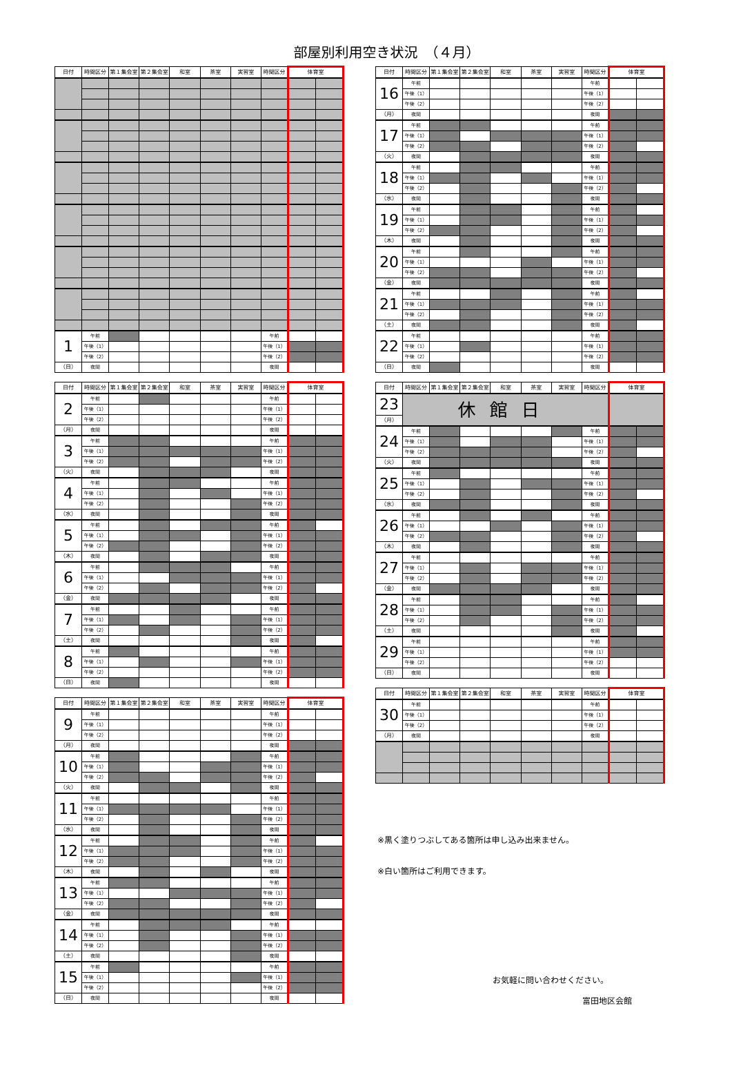部屋別利用空き状況　（４月）
| 日付 | 時間区分 | 第１集会室 | 第２集会室 | 和室 | 茶室 | 実習室 | 時間区分 | 体育室 | |
| --- | --- | --- | --- | --- | --- | --- | --- | --- | --- |
| 1 | 午前 | | | | | | 午前 | | |
| | 午後（1） | | | | | | 午後（1） | | |
| | 午後（2） | | | | | | 午後（2） | | |
| （日） | 夜間 | | | | | | 夜間 | | |
| 日付 | 時間区分 | 第１集会室 | 第２集会室 | 和室 | 茶室 | 実習室 | 時間区分 | 体育室 | |
| --- | --- | --- | --- | --- | --- | --- | --- | --- | --- |
| 2 | 午前 | | | | | | 午前 | | |
| | 午後（1） | | | | | | 午後（1） | | |
| | 午後（2） | | | | | | 午後（2） | | |
| （月） | 夜間 | | | | | | 夜間 | | |
| 3 | 午前 | | | | | | 午前 | | |
| | 午後（1） | | | | | | 午後（1） | | |
| | 午後（2） | | | | | | 午後（2） | | |
| （火） | 夜間 | | | | | | 夜間 | | |
| 4 | 午前 | | | | | | 午前 | | |
| | 午後（1） | | | | | | 午後（1） | | |
| | 午後（2） | | | | | | 午後（2） | | |
| （水） | 夜間 | | | | | | 夜間 | | |
| 5 | 午前 | | | | | | 午前 | | |
| | 午後（1） | | | | | | 午後（1） | | |
| | 午後（2） | | | | | | 午後（2） | | |
| （木） | 夜間 | | | | | | 夜間 | | |
| 6 | 午前 | | | | | | 午前 | | |
| | 午後（1） | | | | | | 午後（1） | | |
| | 午後（2） | | | | | | 午後（2） | | |
| （金） | 夜間 | | | | | | 夜間 | | |
| 7 | 午前 | | | | | | 午前 | | |
| | 午後（1） | | | | | | 午後（1） | | |
| | 午後（2） | | | | | | 午後（2） | | |
| （土） | 夜間 | | | | | | 夜間 | | |
| 8 | 午前 | | | | | | 午前 | | |
| | 午後（1） | | | | | | 午後（1） | | |
| | 午後（2） | | | | | | 午後（2） | | |
| （日） | 夜間 | | | | | | 夜間 | | |
| 日付 | 時間区分 | 第１集会室 | 第２集会室 | 和室 | 茶室 | 実習室 | 時間区分 | 体育室 | |
| --- | --- | --- | --- | --- | --- | --- | --- | --- | --- |
| 9 | 午前 | | | | | | 午前 | | |
| | 午後（1） | | | | | | 午後（1） | | |
| | 午後（2） | | | | | | 午後（2） | | |
| （月） | 夜間 | | | | | | 夜間 | | |
| 10 | 午前 | | | | | | 午前 | | |
| | 午後（1） | | | | | | 午後（1） | | |
| | 午後（2） | | | | | | 午後（2） | | |
| （火） | 夜間 | | | | | | 夜間 | | |
| 11 | 午前 | | | | | | 午前 | | |
| | 午後（1） | | | | | | 午後（1） | | |
| | 午後（2） | | | | | | 午後（2） | | |
| （水） | 夜間 | | | | | | 夜間 | | |
| 12 | 午前 | | | | | | 午前 | | |
| | 午後（1） | | | | | | 午後（1） | | |
| | 午後（2） | | | | | | 午後（2） | | |
| （木） | 夜間 | | | | | | 夜間 | | |
| 13 | 午前 | | | | | | 午前 | | |
| | 午後（1） | | | | | | 午後（1） | | |
| | 午後（2） | | | | | | 午後（2） | | |
| （金） | 夜間 | | | | | | 夜間 | | |
| 14 | 午前 | | | | | | 午前 | | |
| | 午後（1） | | | | | | 午後（1） | | |
| | 午後（2） | | | | | | 午後（2） | | |
| （土） | 夜間 | | | | | | 夜間 | | |
| 15 | 午前 | | | | | | 午前 | | |
| | 午後（1） | | | | | | 午後（1） | | |
| | 午後（2） | | | | | | 午後（2） | | |
| （日） | 夜間 | | | | | | 夜間 | | |
| 日付 | 時間区分 | 第１集会室 | 第２集会室 | 和室 | 茶室 | 実習室 | 時間区分 | 体育室 | |
| --- | --- | --- | --- | --- | --- | --- | --- | --- | --- |
| 16 | 午前 | | | | | | 午前 | | |
| | 午後（1） | | | | | | 午後（1） | | |
| | 午後（2） | | | | | | 午後（2） | | |
| （月） | 夜間 | | | | | | 夜間 | | |
| 17 | 午前 | | | | | | 午前 | | |
| | 午後（1） | | | | | | 午後（1） | | |
| | 午後（2） | | | | | | 午後（2） | | |
| （火） | 夜間 | | | | | | 夜間 | | |
| 18 | 午前 | | | | | | 午前 | | |
| | 午後（1） | | | | | | 午後（1） | | |
| | 午後（2） | | | | | | 午後（2） | | |
| （水） | 夜間 | | | | | | 夜間 | | |
| 19 | 午前 | | | | | | 午前 | | |
| | 午後（1） | | | | | | 午後（1） | | |
| | 午後（2） | | | | | | 午後（2） | | |
| （木） | 夜間 | | | | | | 夜間 | | |
| 20 | 午前 | | | | | | 午前 | | |
| | 午後（1） | | | | | | 午後（1） | | |
| | 午後（2） | | | | | | 午後（2） | | |
| （金） | 夜間 | | | | | | 夜間 | | |
| 21 | 午前 | | | | | | 午前 | | |
| | 午後（1） | | | | | | 午後（1） | | |
| | 午後（2） | | | | | | 午後（2） | | |
| （土） | 夜間 | | | | | | 夜間 | | |
| 22 | 午前 | | | | | | 午前 | | |
| | 午後（1） | | | | | | 午後（1） | | |
| | 午後（2） | | | | | | 午後（2） | | |
| （日） | 夜間 | | | | | | 夜間 | | |
| 日付 | 時間区分 | 第１集会室 | 第２集会室 | 和室 | 茶室 | 実習室 | 時間区分 | 体育室 | |
| --- | --- | --- | --- | --- | --- | --- | --- | --- | --- |
| 23 | 休館日 | | | | | | | | |
| （月） | | | | | | | | | |
| 24 | 午前 | | | | | | 午前 | | |
| | 午後（1） | | | | | | 午後（1） | | |
| | 午後（2） | | | | | | 午後（2） | | |
| （火） | 夜間 | | | | | | 夜間 | | |
| 25 | 午前 | | | | | | 午前 | | |
| | 午後（1） | | | | | | 午後（1） | | |
| | 午後（2） | | | | | | 午後（2） | | |
| （水） | 夜間 | | | | | | 夜間 | | |
| 26 | 午前 | | | | | | 午前 | | |
| | 午後（1） | | | | | | 午後（1） | | |
| | 午後（2） | | | | | | 午後（2） | | |
| （木） | 夜間 | | | | | | 夜間 | | |
| 27 | 午前 | | | | | | 午前 | | |
| | 午後（1） | | | | | | 午後（1） | | |
| | 午後（2） | | | | | | 午後（2） | | |
| （金） | 夜間 | | | | | | 夜間 | | |
| 28 | 午前 | | | | | | 午前 | | |
| | 午後（1） | | | | | | 午後（1） | | |
| | 午後（2） | | | | | | 午後（2） | | |
| （土） | 夜間 | | | | | | 夜間 | | |
| 29 | 午前 | | | | | | 午前 | | |
| | 午後（1） | | | | | | 午後（1） | | |
| | 午後（2） | | | | | | 午後（2） | | |
| （日） | 夜間 | | | | | | 夜間 | | |
| 日付 | 時間区分 | 第１集会室 | 第２集会室 | 和室 | 茶室 | 実習室 | 時間区分 | 体育室 | |
| --- | --- | --- | --- | --- | --- | --- | --- | --- | --- |
| 30 | 午前 | | | | | | 午前 | | |
| | 午後（1） | | | | | | 午後（1） | | |
| | 午後（2） | | | | | | 午後（2） | | |
| （月） | 夜間 | | | | | | 夜間 | | |
※黒く塗りつぶしてある箇所は申し込み出来ません。
※白い箇所はご利用できます。
お気軽に問い合わせください。
富田地区会館